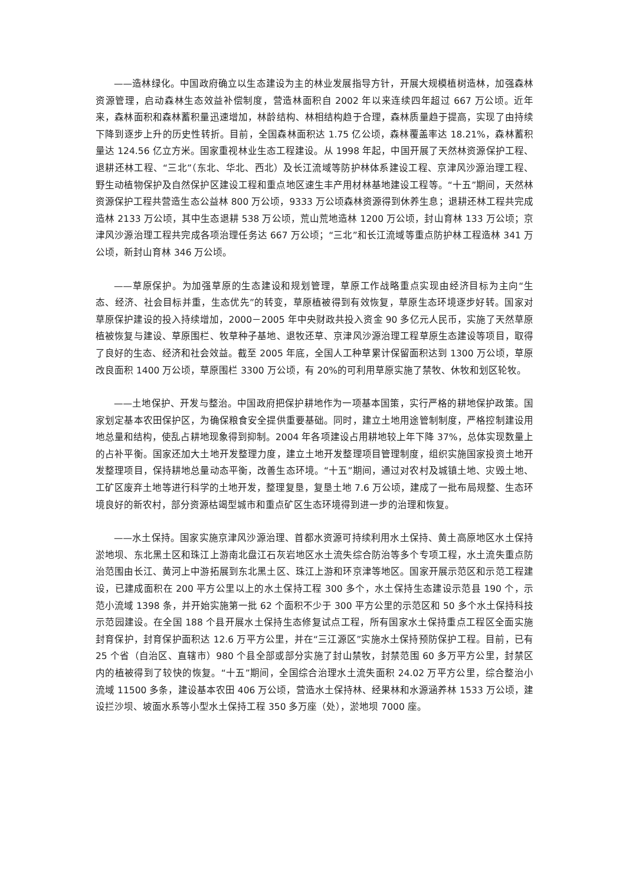——造林绿化。中国政府确立以生态建设为主的林业发展指导方针，开展大规模植树造林，加强森林资源管理，启动森林生态效益补偿制度，营造林面积自 2002 年以来连续四年超过 667 万公顷。近年来，森林面积和森林蓄积量迅速增加，林龄结构、林相结构趋于合理，森林质量趋于提高，实现了由持续下降到逐步上升的历史性转折。目前，全国森林面积达 1.75 亿公顷，森林覆盖率达 18.21%，森林蓄积量达 124.56 亿立方米。国家重视林业生态工程建设。从 1998 年起，中国开展了天然林资源保护工程、退耕还林工程、“三北”（东北、华北、西北）及长江流域等防护林体系建设工程、京津风沙源治理工程、野生动植物保护及自然保护区建设工程和重点地区速生丰产用材林基地建设工程等。“十五”期间，天然林资源保护工程共营造生态公益林 800 万公顷，9333 万公顷森林资源得到休养生息；退耕还林工程共完成造林 2133 万公顷，其中生态退耕 538 万公顷，荒山荒地造林 1200 万公顷，封山育林 133 万公顷；京津风沙源治理工程共完成各项治理任务达 667 万公顷；“三北”和长江流域等重点防护林工程造林 341 万公顷，新封山育林 346 万公顷。
——草原保护。为加强草原的生态建设和规划管理，草原工作战略重点实现由经济目标为主向“生态、经济、社会目标并重，生态优先”的转变，草原植被得到有效恢复，草原生态环境逐步好转。国家对草原保护建设的投入持续增加，2000－2005 年中央财政共投入资金 90 多亿元人民币，实施了天然草原植被恢复与建设、草原围栏、牧草种子基地、退牧还草、京津风沙源治理工程草原生态建设等项目，取得了良好的生态、经济和社会效益。截至 2005 年底，全国人工种草累计保留面积达到 1300 万公顷，草原改良面积 1400 万公顷，草原围栏 3300 万公顷，有 20%的可利用草原实施了禁牧、休牧和划区轮牧。
——土地保护、开发与整治。中国政府把保护耕地作为一项基本国策，实行严格的耕地保护政策。国家划定基本农田保护区，为确保粮食安全提供重要基础。同时，建立土地用途管制制度，严格控制建设用地总量和结构，使乱占耕地现象得到抑制。2004 年各项建设占用耕地较上年下降 37%，总体实现数量上的占补平衡。国家还加大土地开发整理力度，建立土地开发整理项目管理制度，组织实施国家投资土地开发整理项目，保持耕地总量动态平衡，改善生态环境。“十五”期间，通过对农村及城镇土地、灾毁土地、工矿区废弃土地等进行科学的土地开发，整理复垦，复垦土地 7.6 万公顷，建成了一批布局规整、生态环境良好的新农村，部分资源枯竭型城市和重点矿区生态环境得到进一步的治理和恢复。
——水土保持。国家实施京津风沙源治理、首都水资源可持续利用水土保持、黄土高原地区水土保持淤地坝、东北黑土区和珠江上游南北盘江石灰岩地区水土流失综合防治等多个专项工程，水土流失重点防治范围由长江、黄河上中游拓展到东北黑土区、珠江上游和环京津等地区。国家开展示范区和示范工程建设，已建成面积在 200 平方公里以上的水土保持工程 300 多个，水土保持生态建设示范县 190 个，示范小流域 1398 条，并开始实施第一批 62 个面积不少于 300 平方公里的示范区和 50 多个水土保持科技示范园建设。在全国 188 个县开展水土保持生态修复试点工程，所有国家水土保持重点工程区全面实施封育保护，封育保护面积达 12.6 万平方公里，并在“三江源区”实施水土保持预防保护工程。目前，已有 25 个省（自治区、直辖市）980 个县全部或部分实施了封山禁牧，封禁范围 60 多万平方公里，封禁区内的植被得到了较快的恢复。“十五”期间，全国综合治理水土流失面积 24.02 万平方公里，综合整治小流域 11500 多条，建设基本农田 406 万公顷，营造水土保持林、经果林和水源涵养林 1533 万公顷，建设拦沙坝、坡面水系等小型水土保持工程 350 多万座（处），淤地坝 7000 座。